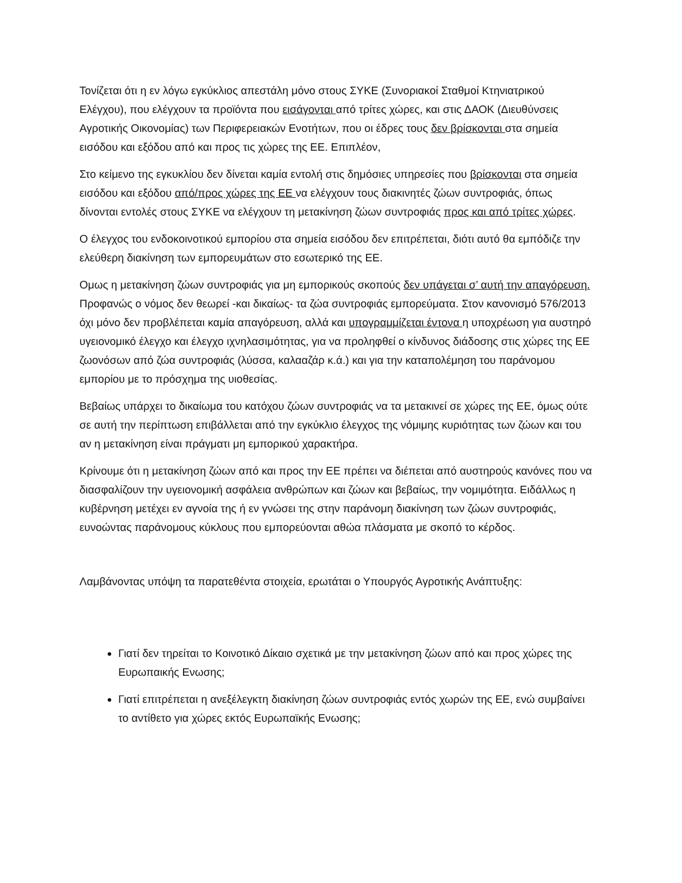Τονίζεται ότι η εν λόγω εγκύκλιος απεστάλη μόνο στους ΣΥΚΕ (Συνοριακοί Σταθμοί Κτηνιατρικού Ελέγχου), που ελέγχουν τα προϊόντα που εισάγονται από τρίτες χώρες, και στις ΔΑΟΚ (Διευθύνσεις Αγροτικής Οικονομίας) των Περιφερειακών Ενοτήτων, που οι έδρες τους δεν βρίσκονται στα σημεία εισόδου και εξόδου από και προς τις χώρες της ΕΕ. Επιπλέον,
Στο κείμενο της εγκυκλίου δεν δίνεται καμία εντολή στις δημόσιες υπηρεσίες που βρίσκονται στα σημεία εισόδου και εξόδου από/προς χώρες της ΕΕ να ελέγχουν τους διακινητές ζώων συντροφιάς, όπως δίνονται εντολές στους ΣΥΚΕ να ελέγχουν τη μετακίνηση ζώων συντροφιάς προς και από τρίτες χώρες.
Ο έλεγχος του ενδοκοινοτικού εμπορίου στα σημεία εισόδου δεν επιτρέπεται, διότι αυτό θα εμπόδιζε την ελεύθερη διακίνηση των εμπορευμάτων στο εσωτερικό της ΕΕ.
Ομως η μετακίνηση ζώων συντροφιάς για μη εμπορικούς σκοπούς δεν υπάγεται σ’ αυτή την απαγόρευση. Προφανώς ο νόμος δεν θεωρεί -και δικαίως- τα ζώα συντροφιάς εμπορεύματα. Στον κανονισμό 576/2013 όχι μόνο δεν προβλέπεται καμία απαγόρευση, αλλά και υπογραμμίζεται έντονα η υποχρέωση για αυστηρό υγειονομικό έλεγχο και έλεγχο ιχνηλασιμότητας, για να προληφθεί ο κίνδυνος διάδοσης στις χώρες της ΕΕ ζωονόσων από ζώα συντροφιάς (λύσσα, καλααζάρ κ.ά.) και για την καταπολέμηση του παράνομου εμπορίου με το πρόσχημα της υιοθεσίας.
Βεβαίως υπάρχει το δικαίωμα του κατόχου ζώων συντροφιάς να τα μετακινεί σε χώρες της ΕΕ, όμως ούτε σε αυτή την περίπτωση επιβάλλεται από την εγκύκλιο έλεγχος της νόμιμης κυριότητας των ζώων και του αν η μετακίνηση είναι πράγματι μη εμπορικού χαρακτήρα.
Κρίνουμε ότι η μετακίνηση ζώων από και προς την ΕΕ πρέπει να διέπεται από αυστηρούς κανόνες που να διασφαλίζουν την υγειονομική ασφάλεια ανθρώπων και ζώων και βεβαίως, την νομιμότητα. Ειδάλλως η κυβέρνηση μετέχει εν αγνοία της ή εν γνώσει της στην παράνομη διακίνηση των ζώων συντροφιάς, ευνοώντας παράνομους κύκλους που εμπορεύονται αθώα πλάσματα με σκοπό το κέρδος.
Λαμβάνοντας υπόψη τα παρατεθέντα στοιχεία, ερωτάται ο Υπουργός Αγροτικής Ανάπτυξης:
Γιατί δεν τηρείται το Κοινοτικό Δίκαιο σχετικά με την μετακίνηση ζώων από και προς χώρες της Ευρωπαικής Ενωσης;
Γιατί επιτρέπεται η ανεξέλεγκτη διακίνηση ζώων συντροφιάς εντός χωρών της ΕΕ, ενώ συμβαίνει το αντίθετο για χώρες εκτός Ευρωπαϊκής Ενωσης;